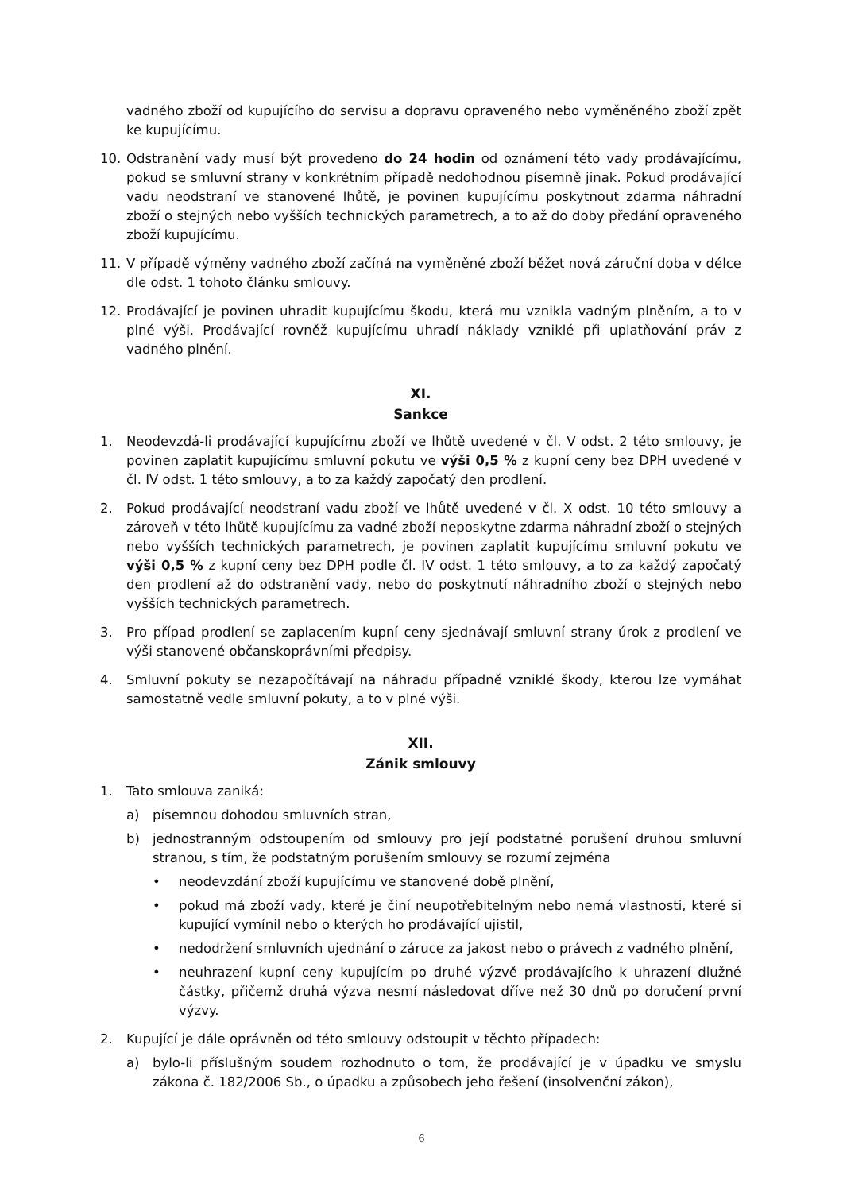vadného zboží od kupujícího do servisu a dopravu opraveného nebo vyměněného zboží zpět ke kupujícímu.
10. Odstranění vady musí být provedeno do 24 hodin od oznámení této vady prodávajícímu, pokud se smluvní strany v konkrétním případě nedohodnou písemně jinak. Pokud prodávající vadu neodstraní ve stanovené lhůtě, je povinen kupujícímu poskytnout zdarma náhradní zboží o stejných nebo vyšších technických parametrech, a to až do doby předání opraveného zboží kupujícímu.
11. V případě výměny vadného zboží začíná na vyměněné zboží běžet nová záruční doba v délce dle odst. 1 tohoto článku smlouvy.
12. Prodávající je povinen uhradit kupujícímu škodu, která mu vznikla vadným plněním, a to v plné výši. Prodávající rovněž kupujícímu uhradí náklady vzniklé při uplatňování práv z vadného plnění.
XI.
Sankce
1. Neodevzdá-li prodávající kupujícímu zboží ve lhůtě uvedené v čl. V odst. 2 této smlouvy, je povinen zaplatit kupujícímu smluvní pokutu ve výši 0,5 % z kupní ceny bez DPH uvedené v čl. IV odst. 1 této smlouvy, a to za každý započatý den prodlení.
2. Pokud prodávající neodstraní vadu zboží ve lhůtě uvedené v čl. X odst. 10 této smlouvy a zároveň v této lhůtě kupujícímu za vadné zboží neposkytne zdarma náhradní zboží o stejných nebo vyšších technických parametrech, je povinen zaplatit kupujícímu smluvní pokutu ve výši 0,5 % z kupní ceny bez DPH podle čl. IV odst. 1 této smlouvy, a to za každý započatý den prodlení až do odstranění vady, nebo do poskytnutí náhradního zboží o stejných nebo vyšších technických parametrech.
3. Pro případ prodlení se zaplacením kupní ceny sjednávají smluvní strany úrok z prodlení ve výši stanovené občanskoprávními předpisy.
4. Smluvní pokuty se nezapočítávají na náhradu případně vzniklé škody, kterou lze vymáhat samostatně vedle smluvní pokuty, a to v plné výši.
XII.
Zánik smlouvy
1. Tato smlouva zaniká:
a) písemnou dohodou smluvních stran,
b) jednostranným odstoupením od smlouvy pro její podstatné porušení druhou smluvní stranou, s tím, že podstatným porušením smlouvy se rozumí zejména
• neodevzdání zboží kupujícímu ve stanovené době plnění,
• pokud má zboží vady, které je činí neupotřebitelným nebo nemá vlastnosti, které si kupující vymínil nebo o kterých ho prodávající ujistil,
• nedodržení smluvních ujednání o záruce za jakost nebo o právech z vadného plnění,
• neuhrazení kupní ceny kupujícím po druhé výzvě prodávajícího k uhrazení dlužné částky, přičemž druhá výzva nesmí následovat dříve než 30 dnů po doručení první výzvy.
2. Kupující je dále oprávněn od této smlouvy odstoupit v těchto případech:
a) bylo-li příslušným soudem rozhodnuto o tom, že prodávající je v úpadku ve smyslu zákona č. 182/2006 Sb., o úpadku a způsobech jeho řešení (insolvenční zákon),
6